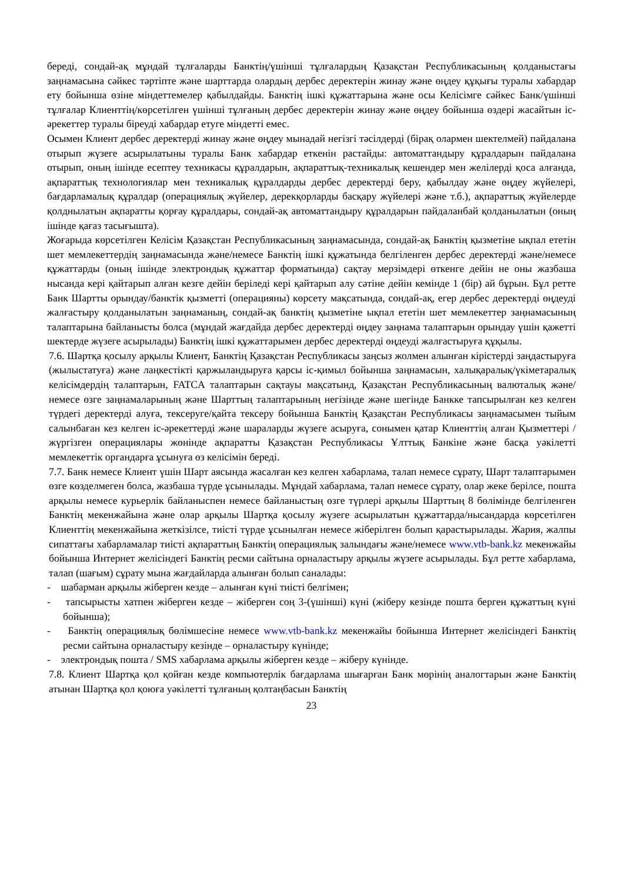береді, сондай-ақ мұндай тұлғаларды Банктің/үшінші тұлғалардың Қазақстан Республикасының қолданыстағы заңнамасына сәйкес тәртіпте және шарттарда олардың дербес деректерін жинау және өңдеу құқығы туралы хабардар ету бойынша өзіне міндеттемелер қабылдайды. Банктің ішкі құжаттарына және осы Келісімге сәйкес Банк/үшінші тұлғалар Клиенттің/көрсетілген үшінші тұлғаның дербес деректерін жинау және өңдеу бойынша өздері жасайтын іс-әрекеттер туралы біреуді хабардар етуге міндетті емес.
Осымен Клиент дербес деректерді жинау және өңдеу мынадай негізгі тәсілдерді (бірақ олармен шектелмей) пайдалана отырып жүзеге асырылатыны туралы Банк хабардар еткенін растайды: автоматтандыру құралдарын пайдалана отырып, оның ішінде есептеу техникасы құралдарын, ақпараттық-техникалық кешендер мен желілерді қоса алғанда, ақпараттық технологиялар мен техникалық құралдарды дербес деректерді беру, қабылдау және өңдеу жүйелері, бағдарламалық құралдар (операциялық жүйелер, дерекқорларды басқару жүйелері және т.б.), ақпараттық жүйелерде қолднылатын ақпаратты қорғау құралдары, сондай-ақ автоматтандыру құралдарын пайдаланбай қолданылатын (оның ішінде қағаз тасығышта).
Жоғарыда көрсетілген Келісім Қазақстан Республикасының заңнамасында, сондай-ақ Банктің қызметіне ықпал ететін шет мемлекеттердің заңнамасында және/немесе Банктің ішкі құжатында белгіленген дербес деректерді және/немесе құжаттарды (оның ішінде электрондық құжаттар форматында) сақтау мерзімдері өткенге дейін не оны жазбаша нысанда кері қайтарып алған кезге дейін беріледі кері қайтарып алу сәтіне дейін кемінде 1 (бір) ай бұрын. Бұл ретте Банк Шартты орындау/банктік қызметті (операцияны) көрсету мақсатында, сондай-ақ, егер дербес деректерді өңдеуді жалғастыру қолданылатын заңнаманың, сондай-ақ банктің қызметіне ықпал ететін шет мемлекеттер заңнамасының талаптарына байланысты болса (мұндай жағдайда дербес деректерді өңдеу заңнама талаптарын орындау үшін қажетті шектерде жүзеге асырылады) Банктің ішкі құжаттарымен дербес деректерді өңдеуді жалғастыруға құқылы.
7.6. Шартқа қосылу арқылы Клиент, Банктің Қазақстан Республикасы заңсыз жолмен алынған кірістерді заңдастыруға (жылыстатуға) және лаңкестікті қаржыландыруға қарсы іс-қимыл бойынша заңнамасын, халықаралық/үкіметаралық келісімдердің талаптарын, FATCA талаптарын сақтауы мақсатынд, Қазақстан Республикасының валюталық және/немесе өзге заңнамаларының және Шарттың талаптарының негізінде және шегінде Банкке тапсырылған кез келген түрдегі деректерді алуға, тексеруге/қайта тексеру бойынша Банктің Қазақстан Республикасы заңнамасымен тыйым салынбаған кез келген іс-әрекеттерді және шараларды жүзеге асыруға, сонымен қатар Клиенттің алған Қызметтері /жүргізген операциялары жөнінде ақпаратты Қазақстан Республикасы Ұлттық Банкіне және басқа уәкілетті мемлекеттік органдарға ұсынуға өз келісімін береді.
7.7. Банк немесе Клиент үшін Шарт аясында жасалған кез келген хабарлама, талап немесе сұрату, Шарт талаптарымен өзге көзделмеген болса, жазбаша түрде ұсынылады. Мұндай хабарлама, талап немесе сұрату, олар жеке берілсе, пошта арқылы немесе курьерлік байланыспен немесе байланыстың өзге түрлері арқылы Шарттың 8 бөлімінде белгіленген Банктің мекенжайына және олар арқылы Шартқа қосылу жүзеге асырылатын құжаттарда/нысандарда көрсетілген Клиенттің мекенжайына жеткізілсе, тиісті түрде ұсынылған немесе жіберілген болып қарастырылады. Жария, жалпы сипаттағы хабарламалар тиісті ақпараттың Банктің операциялық залындағы және/немесе www.vtb-bank.kz мекенжайы бойынша Интернет желісіндегі Банктің ресми сайтына орналастыру арқылы жүзеге асырылады. Бұл ретте хабарлама, талап (шағым) сұрату мына жағдайларда алынған болып саналады:
- шабарман арқылы жіберген кезде – алынған күні тиісті белгімен;
- тапсырысты хатпен жіберген кезде – жіберген соң 3-(үшінші) күні (жіберу кезінде пошта берген құжаттың күні бойынша);
- Банктің операциялық бөлімшесіне немесе www.vtb-bank.kz мекенжайы бойынша Интернет желісіндегі Банктің ресми сайтына орналастыру кезінде – орналастыру күнінде;
- электрондық пошта / SMS хабарлама арқылы жіберген кезде – жіберу күнінде.
7.8. Клиент Шартқа қол қойған кезде компьютерлік бағдарлама шығарған Банк мөрінің аналогтарын және Банктің атынан Шартқа қол қоюға уәкілетті тұлғаның қолтаңбасын Банктің
23